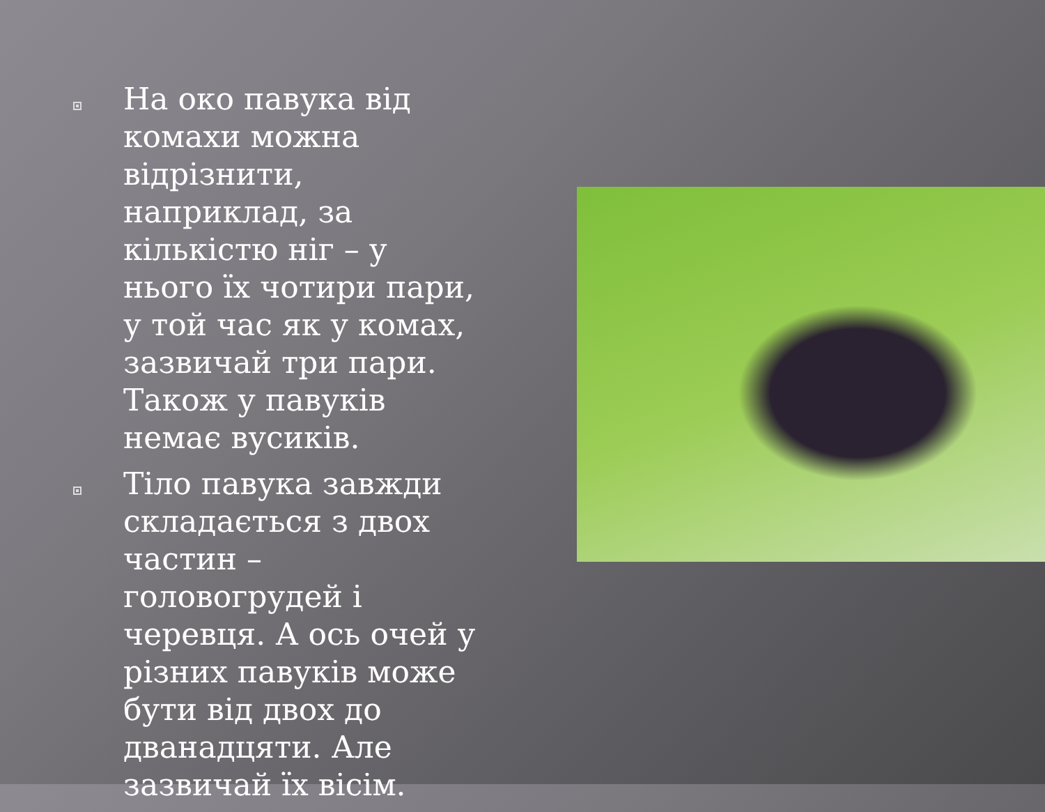На око павука від комахи можна відрізнити, наприклад, за кількістю ніг – у нього їх чотири пари, у той час як у комах, зазвичай три пари. Також у павуків немає вусиків.
Тіло павука завжди складається з двох частин – головогрудей і черевця. А ось очей у різних павуків може бути від двох до дванадцяти. Але зазвичай їх вісім.